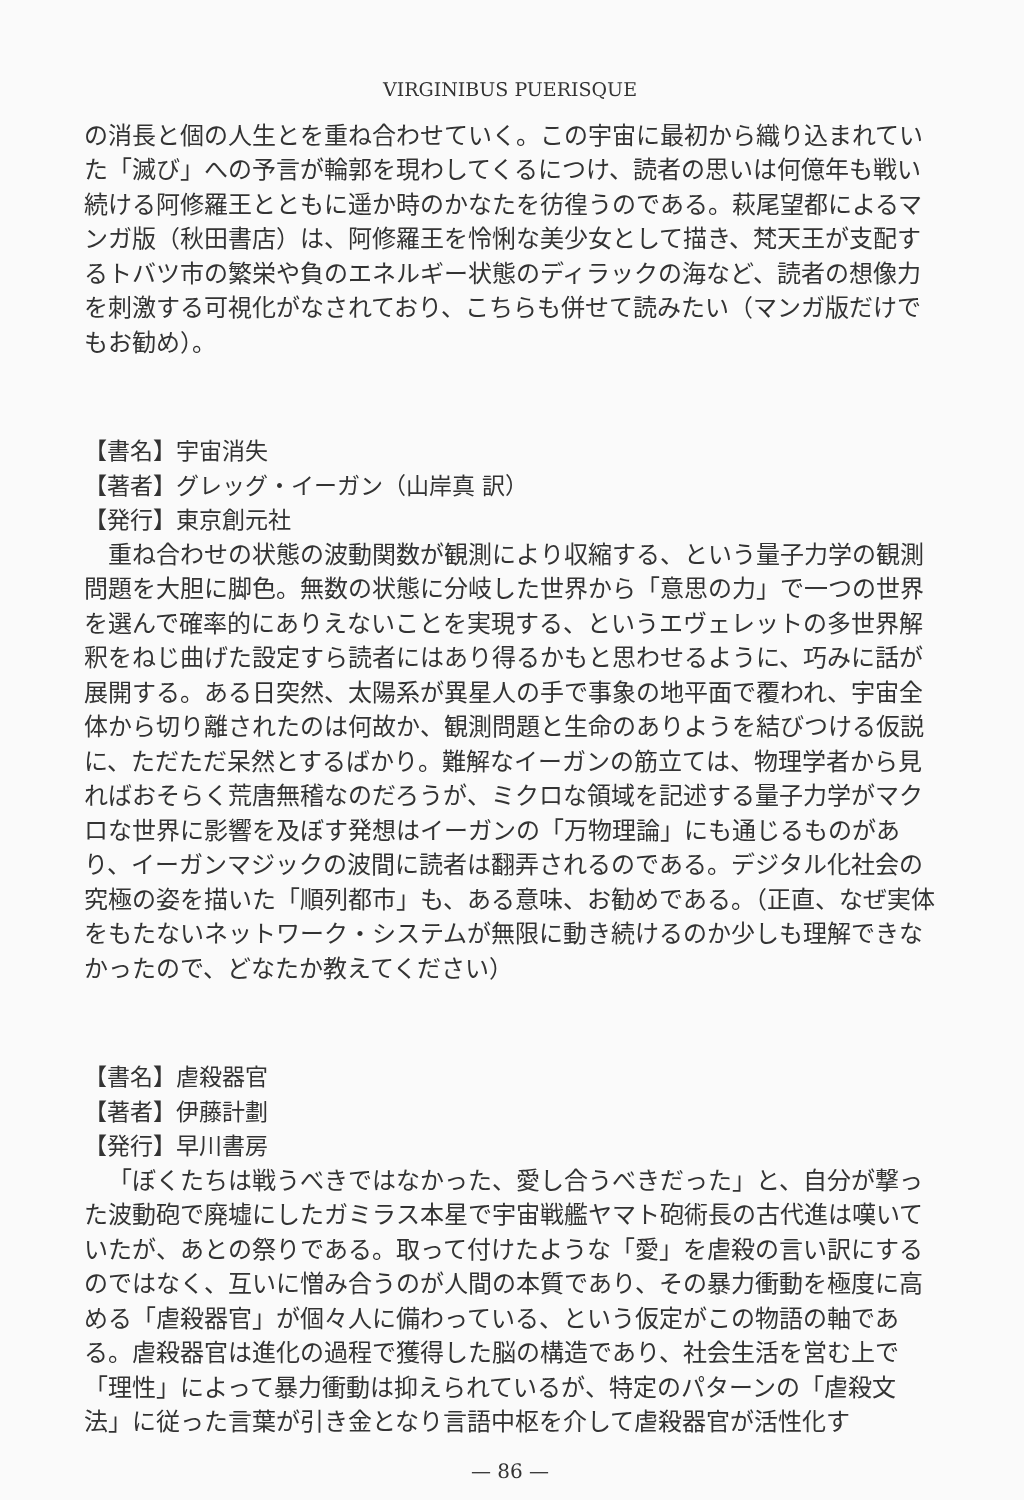VIRGINIBUS PUERISQUE
の消長と個の人生とを重ね合わせていく。この宇宙に最初から織り込まれていた「滅び」への予言が輪郭を現わしてくるにつけ、読者の思いは何億年も戦い続ける阿修羅王とともに遥か時のかなたを彷徨うのである。萩尾望都によるマンガ版（秋田書店）は、阿修羅王を怜悧な美少女として描き、梵天王が支配するトバツ市の繁栄や負のエネルギー状態のディラックの海など、読者の想像力を刺激する可視化がなされており、こちらも併せて読みたい（マンガ版だけでもお勧め）。
【書名】宇宙消失
【著者】グレッグ・イーガン（山岸真 訳）
【発行】東京創元社
重ね合わせの状態の波動関数が観測により収縮する、という量子力学の観測問題を大胆に脚色。無数の状態に分岐した世界から「意思の力」で一つの世界を選んで確率的にありえないことを実現する、というエヴェレットの多世界解釈をねじ曲げた設定すら読者にはあり得るかもと思わせるように、巧みに話が展開する。ある日突然、太陽系が異星人の手で事象の地平面で覆われ、宇宙全体から切り離されたのは何故か、観測問題と生命のありようを結びつける仮説に、ただただ呆然とするばかり。難解なイーガンの筋立ては、物理学者から見ればおそらく荒唐無稽なのだろうが、ミクロな領域を記述する量子力学がマクロな世界に影響を及ぼす発想はイーガンの「万物理論」にも通じるものがあり、イーガンマジックの波間に読者は翻弄されるのである。デジタル化社会の究極の姿を描いた「順列都市」も、ある意味、お勧めである。（正直、なぜ実体をもたないネットワーク・システムが無限に動き続けるのか少しも理解できなかったので、どなたか教えてください）
【書名】虐殺器官
【著者】伊藤計劃
【発行】早川書房
「ぼくたちは戦うべきではなかった、愛し合うべきだった」と、自分が撃った波動砲で廃墟にしたガミラス本星で宇宙戦艦ヤマト砲術長の古代進は嘆いていたが、あとの祭りである。取って付けたような「愛」を虐殺の言い訳にするのではなく、互いに憎み合うのが人間の本質であり、その暴力衝動を極度に高める「虐殺器官」が個々人に備わっている、という仮定がこの物語の軸である。虐殺器官は進化の過程で獲得した脳の構造であり、社会生活を営む上で「理性」によって暴力衝動は抑えられているが、特定のパターンの「虐殺文法」に従った言葉が引き金となり言語中枢を介して虐殺器官が活性化す
— 86 —